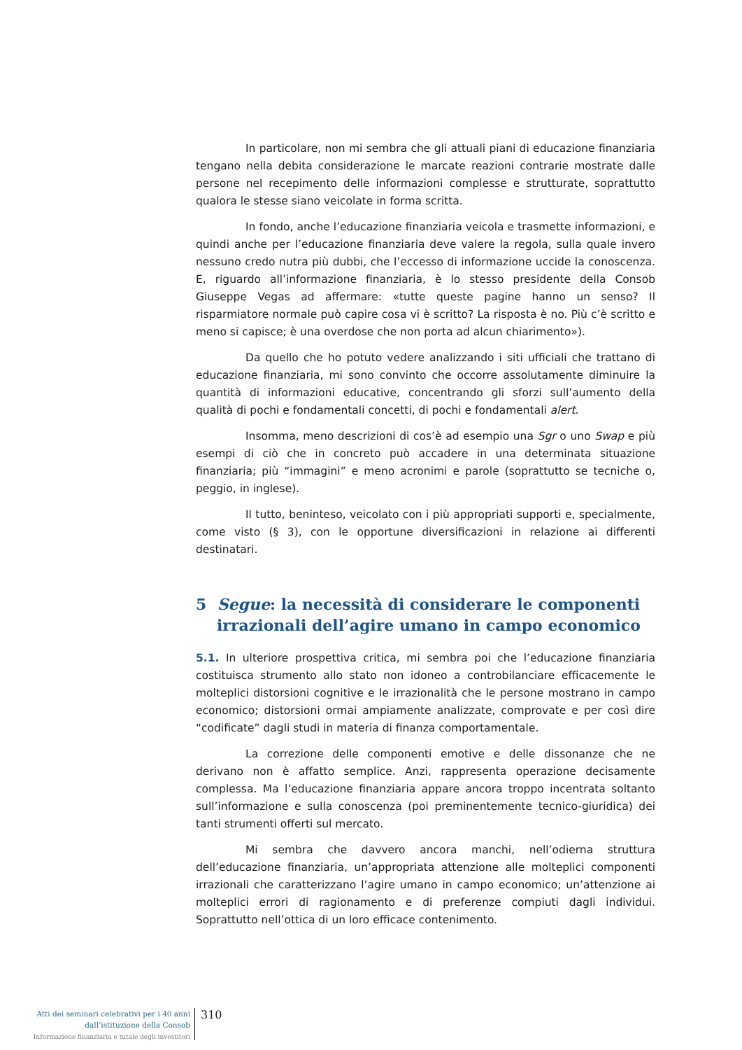In particolare, non mi sembra che gli attuali piani di educazione finanziaria tengano nella debita considerazione le marcate reazioni contrarie mostrate dalle persone nel recepimento delle informazioni complesse e strutturate, soprattutto qualora le stesse siano veicolate in forma scritta.
In fondo, anche l’educazione finanziaria veicola e trasmette informazioni, e quindi anche per l’educazione finanziaria deve valere la regola, sulla quale invero nessuno credo nutra più dubbi, che l’eccesso di informazione uccide la conoscenza. E, riguardo all’informazione finanziaria, è lo stesso presidente della Consob Giuseppe Vegas ad affermare: «tutte queste pagine hanno un senso? Il risparmiatore normale può capire cosa vi è scritto? La risposta è no. Più c’è scritto e meno si capisce; è una overdose che non porta ad alcun chiarimento»).
Da quello che ho potuto vedere analizzando i siti ufficiali che trattano di educazione finanziaria, mi sono convinto che occorre assolutamente diminuire la quantità di informazioni educative, concentrando gli sforzi sull’aumento della qualità di pochi e fondamentali concetti, di pochi e fondamentali alert.
Insomma, meno descrizioni di cos’è ad esempio una Sgr o uno Swap e più esempi di ciò che in concreto può accadere in una determinata situazione finanziaria; più “immagini” e meno acronimi e parole (soprattutto se tecniche o, peggio, in inglese).
Il tutto, beninteso, veicolato con i più appropriati supporti e, specialmente, come visto (§ 3), con le opportune diversificazioni in relazione ai differenti destinatari.
5 Segue: la necessità di considerare le componenti irrazionali dell’agire umano in campo economico
5.1. In ulteriore prospettiva critica, mi sembra poi che l’educazione finanziaria costituisca strumento allo stato non idoneo a controbilanciare efficacemente le molteplici distorsioni cognitive e le irrazionalità che le persone mostrano in campo economico; distorsioni ormai ampiamente analizzate, comprovate e per così dire “codificate” dagli studi in materia di finanza comportamentale.
La correzione delle componenti emotive e delle dissonanze che ne derivano non è affatto semplice. Anzi, rappresenta operazione decisamente complessa. Ma l’educazione finanziaria appare ancora troppo incentrata soltanto sull’informazione e sulla conoscenza (poi preminentemente tecnico-giuridica) dei tanti strumenti offerti sul mercato.
Mi sembra che davvero ancora manchi, nell’odierna struttura dell’educazione finanziaria, un’appropriata attenzione alle molteplici componenti irrazionali che caratterizzano l’agire umano in campo economico; un’attenzione ai molteplici errori di ragionamento e di preferenze compiuti dagli individui. Soprattutto nell’ottica di un loro efficace contenimento.
Atti dei seminari celebrativi per i 40 anni
dall’istituzione della Consob
Informazione finanziaria e tutale degli investitori
310